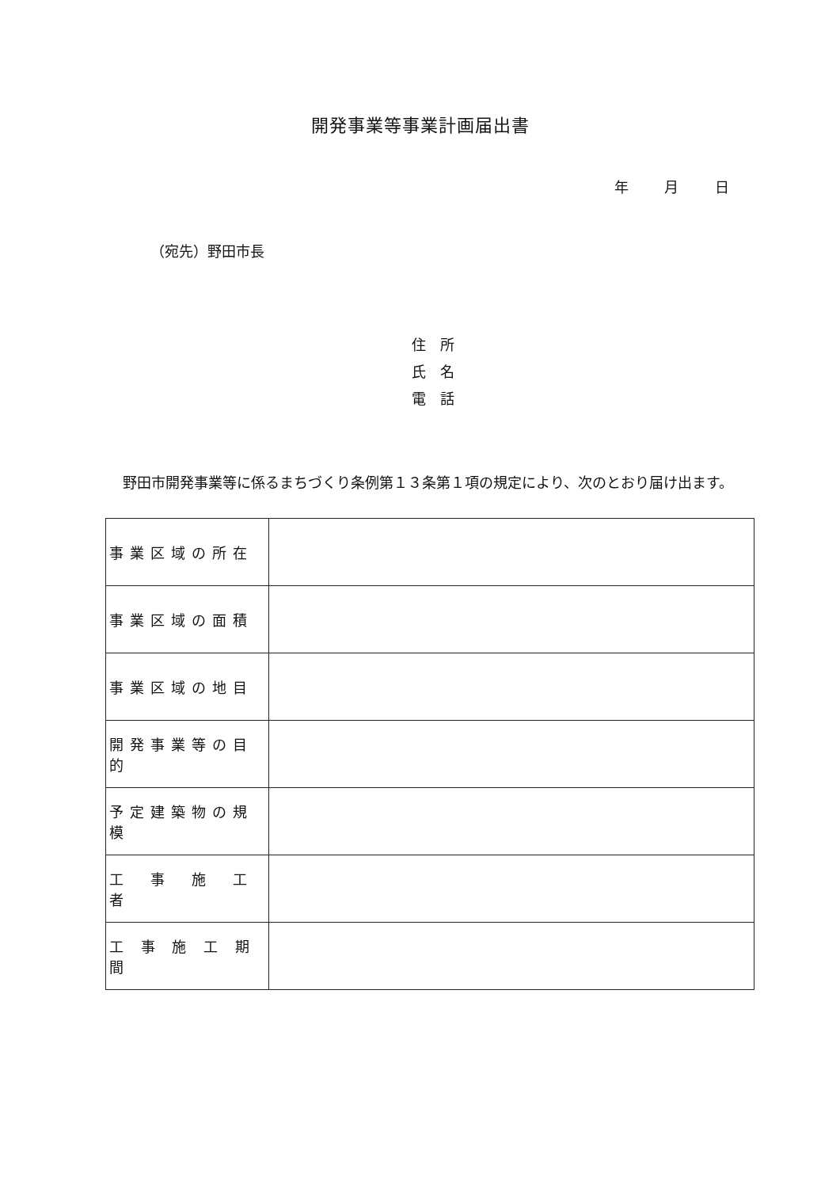開発事業等事業計画届出書
年 月 日
（宛先）野田市長
住　所
氏　名
電　話
野田市開発事業等に係るまちづくり条例第１３条第１項の規定により、次のとおり届け出ます。
| 事業区域の所在 | |
| 事業区域の面積 | |
| 事業区域の地目 | |
| 開発事業等の目的 | |
| 予定建築物の規模 | |
| 工 事 施 工 者 | |
| 工 事 施 工 期 間 | |